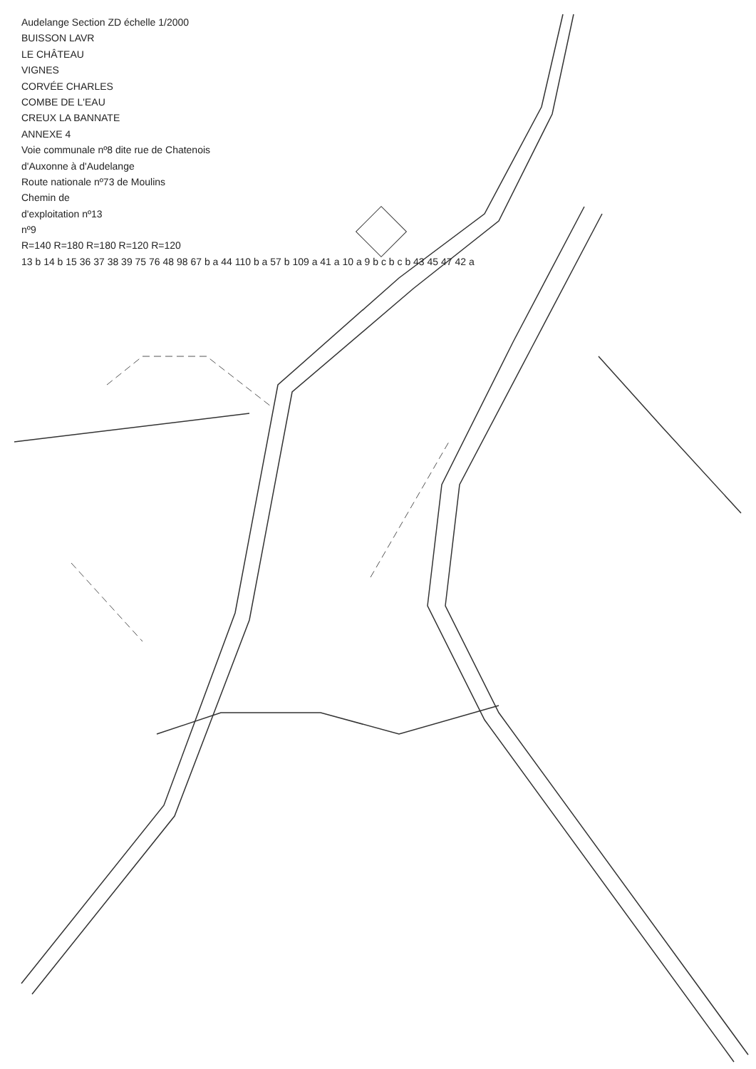Audelange Section ZD échelle 1/2000
BUISSON LAVR
LE CHÂTEAU
VIGNES
CORVÉE CHARLES
COMBE DE L'EAU
CREUX LA BANNATE
ANNEXE 4
Voie communale nº8 dite rue de Chatenois
d'Auxonne à d'Audelange
Route nationale nº73 de Moulins
Chemin de
d'exploitation nº13
nº9
R=140 R=180 R=180 R=120 R=120
13 b 14 b 15 36 37 38 39 75 76 48 98 67 b a 44 110 b a 57 b 109 a 41 a 10 a 9 b c b c b 43 45 47 42 a